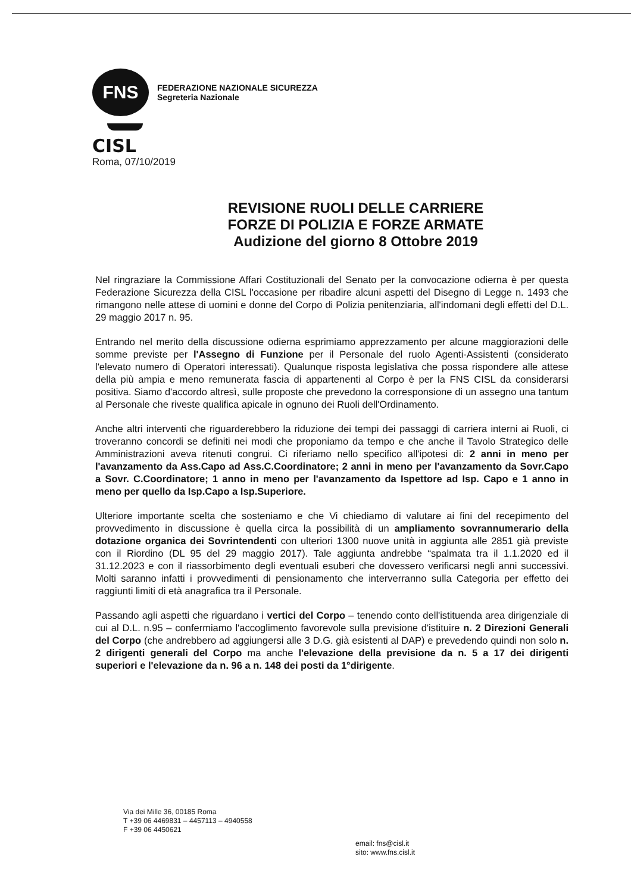FNS
FEDERAZIONE NAZIONALE SICUREZZA
Segreteria Nazionale
CISL
Roma, 07/10/2019
REVISIONE RUOLI DELLE CARRIERE
FORZE DI POLIZIA E FORZE ARMATE
Audizione del giorno 8 Ottobre 2019
Nel ringraziare la Commissione Affari Costituzionali del Senato per la convocazione odierna è per questa Federazione Sicurezza della CISL l'occasione per ribadire alcuni aspetti del Disegno di Legge n. 1493 che rimangono nelle attese di uomini e donne del Corpo di Polizia penitenziaria, all'indomani degli effetti del D.L. 29 maggio 2017 n. 95.
Entrando nel merito della discussione odierna esprimiamo apprezzamento per alcune maggiorazioni delle somme previste per l'Assegno di Funzione per il Personale del ruolo Agenti-Assistenti (considerato l'elevato numero di Operatori interessati). Qualunque risposta legislativa che possa rispondere alle attese della più ampia e meno remunerata fascia di appartenenti al Corpo è per la FNS CISL da considerarsi positiva. Siamo d'accordo altresì, sulle proposte che prevedono la corresponsione di un assegno una tantum al Personale che riveste qualifica apicale in ognuno dei Ruoli dell'Ordinamento.
Anche altri interventi che riguarderebbero la riduzione dei tempi dei passaggi di carriera interni ai Ruoli, ci troveranno concordi se definiti nei modi che proponiamo da tempo e che anche il Tavolo Strategico delle Amministrazioni aveva ritenuti congrui. Ci riferiamo nello specifico all'ipotesi di: 2 anni in meno per l'avanzamento da Ass.Capo ad Ass.C.Coordinatore; 2 anni in meno per l'avanzamento da Sovr.Capo a Sovr. C.Coordinatore; 1 anno in meno per l'avanzamento da Ispettore ad Isp. Capo e 1 anno in meno per quello da Isp.Capo a Isp.Superiore.
Ulteriore importante scelta che sosteniamo e che Vi chiediamo di valutare ai fini del recepimento del provvedimento in discussione è quella circa la possibilità di un ampliamento sovrannumerario della dotazione organica dei Sovrintendenti con ulteriori 1300 nuove unità in aggiunta alle 2851 già previste con il Riordino (DL 95 del 29 maggio 2017). Tale aggiunta andrebbe “spalmata tra il 1.1.2020 ed il 31.12.2023 e con il riassorbimento degli eventuali esuberi che dovessero verificarsi negli anni successivi. Molti saranno infatti i provvedimenti di pensionamento che interverranno sulla Categoria per effetto dei raggiunti limiti di età anagrafica tra il Personale.
Passando agli aspetti che riguardano i vertici del Corpo – tenendo conto dell'istituenda area dirigenziale di cui al D.L. n.95 – confermiamo l'accoglimento favorevole sulla previsione d'istituire n. 2 Direzioni Generali del Corpo (che andrebbero ad aggiungersi alle 3 D.G. già esistenti al DAP) e prevedendo quindi non solo n. 2 dirigenti generali del Corpo ma anche l'elevazione della previsione da n. 5 a 17 dei dirigenti superiori e l'elevazione da n. 96 a n. 148 dei posti da 1°dirigente.
Via dei Mille 36, 00185 Roma
T +39 06 4469831 – 4457113 – 4940558
F +39 06 4450621
email: fns@cisl.it
sito: www.fns.cisl.it